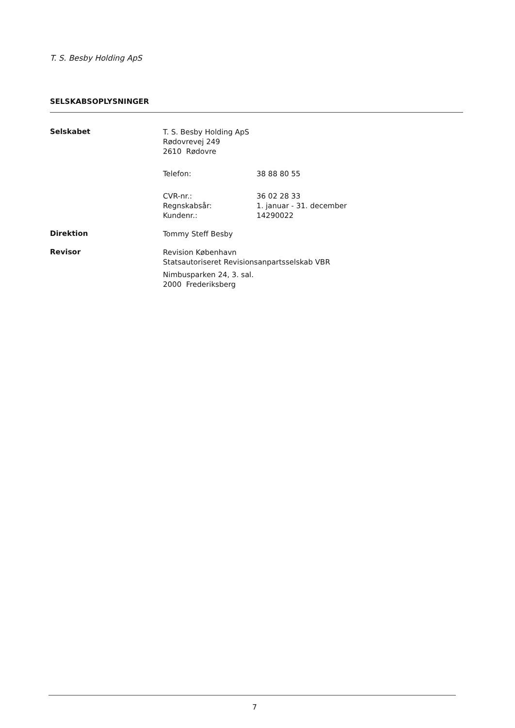T. S. Besby Holding ApS
SELSKABSOPLYSNINGER
Selskabet
T. S. Besby Holding ApS
Rødovrevej 249
2610 Rødovre
Telefon: 38 88 80 55
CVR-nr.: 36 02 28 33
Regnskabsår: 1. januar - 31. december
Kundenr.: 14290022
Direktion
Tommy Steff Besby
Revisor
Revision København
Statsautoriseret Revisionsanpartsselskab VBR
Nimbusparken 24, 3. sal.
2000 Frederiksberg
7